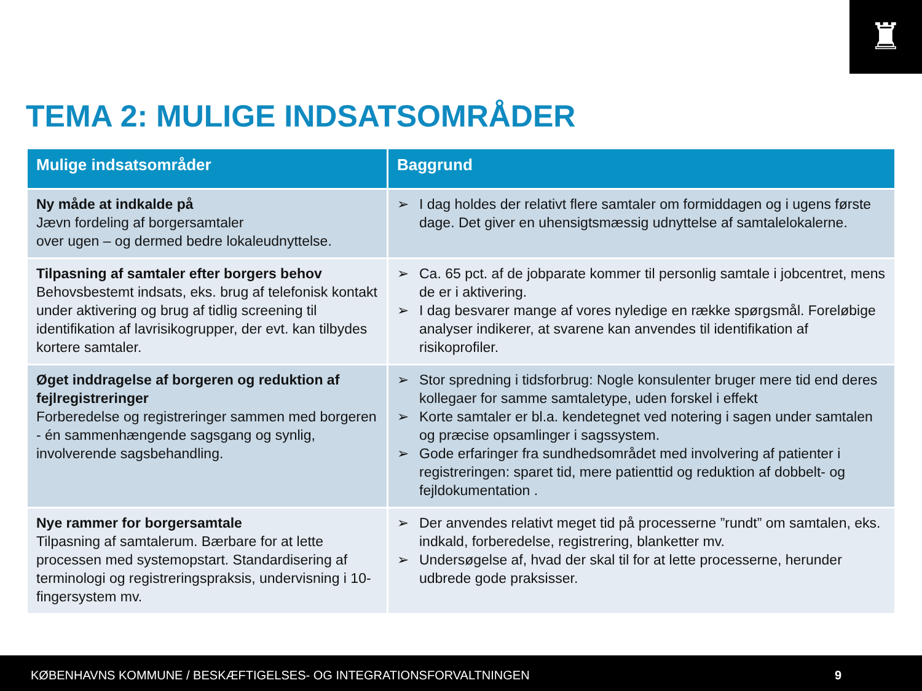♜
TEMA 2: MULIGE INDSATSOMRÅDER
| Mulige indsatsområder | Baggrund |
| --- | --- |
| Ny måde at indkalde på Jævn fordeling af borgersamtaler over ugen – og dermed bedre lokaleudnyttelse. | ➢ I dag holdes der relativt flere samtaler om formiddagen og i ugens første dage. Det giver en uhensigtsmæssig udnyttelse af samtalelokalerne. |
| Tilpasning af samtaler efter borgers behov Behovsbestemt indsats, eks. brug af telefonisk kontakt under aktivering og brug af tidlig screening til identifikation af lavrisikogrupper, der evt. kan tilbydes kortere samtaler. | ➢ Ca. 65 pct. af de jobparate kommer til personlig samtale i jobcentret, mens de er i aktivering. ➢ I dag besvarer mange af vores nyledige en række spørgsmål. Foreløbige analyser indikerer, at svarene kan anvendes til identifikation af risikoprofiler. |
| Øget inddragelse af borgeren og reduktion af fejlregistreringer Forberedelse og registreringer sammen med borgeren - én sammenhængende sagsgang og synlig, involverende sagsbehandling. | ➢ Stor spredning i tidsforbrug: Nogle konsulenter bruger mere tid end deres kollegaer for samme samtaletype, uden forskel i effekt ➢ Korte samtaler er bl.a. kendetegnet ved notering i sagen under samtalen og præcise opsamlinger i sagssystem. ➢ Gode erfaringer fra sundhedsområdet med involvering af patienter i registreringen: sparet tid, mere patienttid og reduktion af dobbelt- og fejldokumentation . |
| Nye rammer for borgersamtale Tilpasning af samtalerum. Bærbare for at lette processen med systemopstart. Standardisering af terminologi og registreringspraksis, undervisning i 10-fingersystem mv. | ➢ Der anvendes relativt meget tid på processerne ”rundt” om samtalen, eks. indkald, forberedelse, registrering, blanketter mv. ➢ Undersøgelse af, hvad der skal til for at lette processerne, herunder udbrede gode praksisser. |
KØBENHAVNS KOMMUNE / BESKÆFTIGELSES- OG INTEGRATIONSFORVALTNINGEN 9